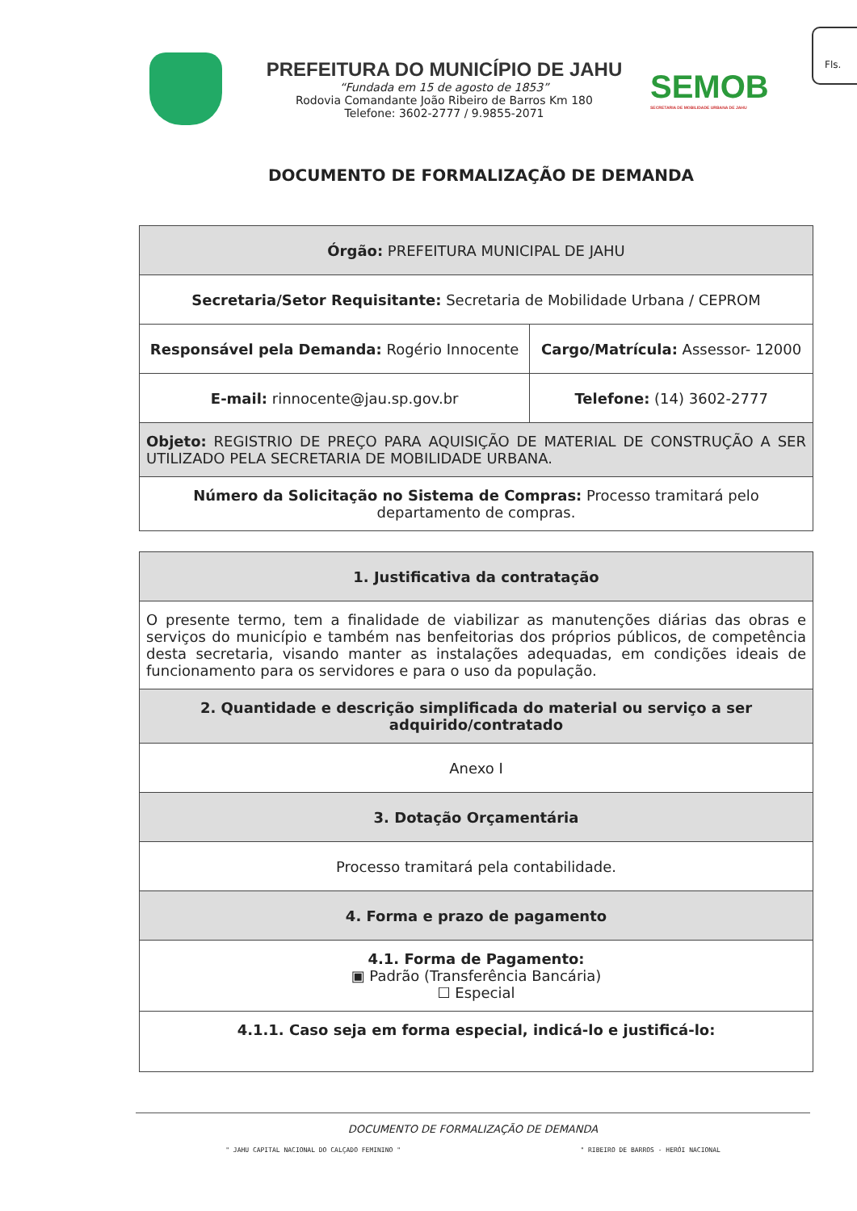Fls.
PREFEITURA DO MUNICÍPIO DE JAHU
“Fundada em 15 de agosto de 1853”
Rodovia Comandante João Ribeiro de Barros Km 180
Telefone: 3602-2777 / 9.9855-2071
SEMOB
SECRETARIA DE MOBILIDADE URBANA DE JAHU
DOCUMENTO DE FORMALIZAÇÃO DE DEMANDA
| Órgão: PREFEITURA MUNICIPAL DE JAHU | |
| Secretaria/Setor Requisitante: Secretaria de Mobilidade Urbana / CEPROM | |
| Responsável pela Demanda: Rogério Innocente | Cargo/Matrícula: Assessor- 12000 |
| E-mail: rinnocente@jau.sp.gov.br | Telefone: (14) 3602-2777 |
| Objeto: REGISTRIO DE PREÇO PARA AQUISIÇÃO DE MATERIAL DE CONSTRUÇÃO A SER UTILIZADO PELA SECRETARIA DE MOBILIDADE URBANA. | |
| Número da Solicitação no Sistema de Compras: Processo tramitará pelo departamento de compras. | |
| 1. Justificativa da contratação |
| O presente termo, tem a finalidade de viabilizar as manutenções diárias das obras e serviços do município e também nas benfeitorias dos próprios públicos, de competência desta secretaria, visando manter as instalações adequadas, em condições ideais de funcionamento para os servidores e para o uso da população. |
| 2. Quantidade e descrição simplificada do material ou serviço a ser adquirido/contratado |
| Anexo I |
| 3. Dotação Orçamentária |
| Processo tramitará pela contabilidade. |
| 4. Forma e prazo de pagamento |
| 4.1. Forma de Pagamento: ▣ Padrão (Transferência Bancária) ☐ Especial |
| 4.1.1. Caso seja em forma especial, indicá-lo e justificá-lo: |
DOCUMENTO DE FORMALIZAÇÃO DE DEMANDA
" JAHU CAPITAL NACIONAL DO CALÇADO FEMININO " " RIBEIRO DE BARROS - HERÓI NACIONAL